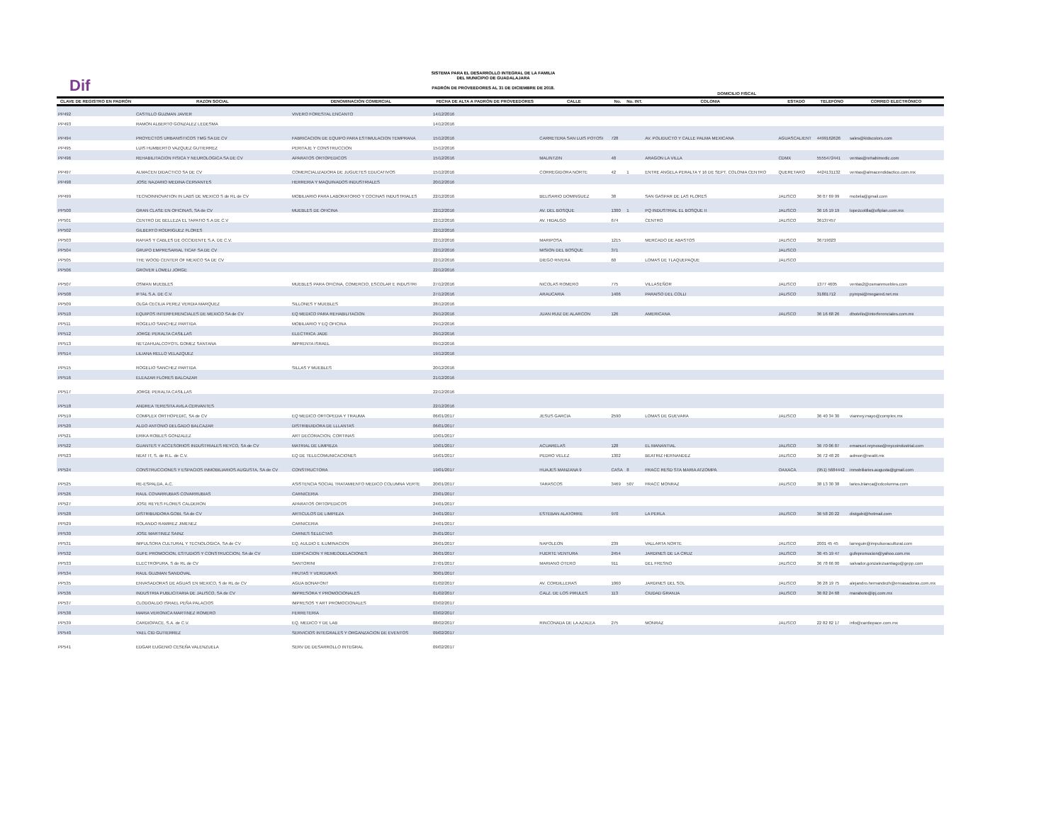Dif
SISTEMA PARA EL DESARROLLO INTEGRAL DE LA FAMILIA
DEL MUNICIPIO DE GUADALAJARA
PADRÓN DE PROVEEDORES AL 31 DE DICIEMBRE DE 2018.
| | | | | | | DOMICILIO FISCAL | | | | |
| --- | --- | --- | --- | --- | --- | --- | --- | --- | --- | --- |
| CLAVE DE REGISTRO EN PADRÓN | RAZON SOCIAL | DENOMINACIÓN COMERCIAL | FECHA DE ALTA A PADRÓN DE PROVEEDORES | CALLE | No. | No. INT. | COLONIA | ESTADO | TELEFONO | CORREO ELECTRÓNICO |
| PP492 | CASTILLO GUZMAN JAVIER | VIVERO FORESTAL ENCANTO | 14/12/2016 | | | | | | | |
| PP493 | RAMON ALBERTO GONZALEZ LEDESMA | | 14/12/2016 | | | | | | | |
| PP494 | PROYECTOS URBANISTICOS TMG SA DE CV | FABRICACION DE EQUIPO PARA ESTIMULACION TEMPRANA | 15/12/2016 | CARRETERA SAN LUIS POTOSI | 728 | | AV. POLIDUCTO Y CALLE PALMA MEXICANA | AGUASCALIENT | 4499162626 | sales@kidscolors.com |
| PP495 | LUIS HUMBERTO VAZQUEZ GUTIERREZ | PERITAJE Y CONSTRUCCION | 15/12/2016 | | | | | | | |
| PP496 | REHABILITACION FISICA Y NEUROLOGICA SA DE CV | APARATOS ORTOPEDICOS | 15/12/2016 | MALINTZIN | 48 | | ARAGON LA VILLA | CDMX | 5555472441 | ventas@rehabimedic.com |
| PP497 | ALMACEN DIDACTICO SA DE CV | COMERCIALIZADORA DE JUGUETES EDUCATIVOS | 15/12/2016 | CORREGIDORA NORTE | 42 | 1 | ENTRE ANGELA PERALTA Y 16 DE SEPT. COLONIA CENTRO | QUERETARO | 4424131132 | ventas@almacendidactico.com.mx |
| PP498 | JOSE NAZARIO MEDINA CERVANTES | HERRERIA Y MAQUINADOS INDUSTRIALES | 20/12/2016 | | | | | | | |
| PP499 | TECNOINNOVATION IN LABS DE MEXICO S de RL de CV | MOBILIARIO PARA LABORATORIO Y COCINAS INDUSTRIALES | 22/12/2016 | BELISARIO DOMINGUEZ | 38 | | SAN GASPAR DE LAS FLORES | JALISCO | 36 07 69 99 | mobela@gmail.com |
| PP500 | GRAN CLASE EN OFICINAS, SA de CV | MUEBLES DE OFICINA | 22/12/2016 | AV. DEL BOSQUE | 1300 | 1 | PQ INDUSTRIAL EL BOSQUE II | JALISCO | 36 16 19 19 | lopezcotilla@ofiplan.com.mx |
| PP501 | CENTRO DE BELLEZA EL TAPATIO S.A DE C.V | | 22/12/2016 | AV. HIDALGO | 674 | | CENTRO | JALISCO | 36137457 | |
| PP502 | GILBERTO RODRIGUEZ FLORES | | 22/12/2016 | | | | | | | |
| PP503 | RAFIAS Y CABLES DE OCCIDENTE S.A. DE C.V. | | 22/12/2016 | MARIPOSA | 1215 | | MERCADO DE ABASTOS | JALISCO | 36719023 | |
| PP504 | GRUPO EMPRESARIAL TICAF SA DE CV | | 22/12/2016 | MISION DEL BOSQUE | 371 | | | JALISCO | | |
| PP505 | THE WOOD CENTER OF MEXICO SA DE CV | | 22/12/2016 | DIEGO RIVERA | 60 | | LOMAS DE TLAQUEPAQUE | JALISCO | | |
| PP506 | GROVER LOMELI JORGE | | 22/12/2016 | | | | | | | |
| PP507 | OSMAN MUEBLES | MUEBLES PARA OFICINA, COMERCIO, ESCOLAR E INDUSTRI | 27/12/2016 | NICOLAS ROMERO | 775 | | VILLASEÑOR | JALISCO | 1377 4605 | ventas2@osmanmuebles.com |
| PP508 | IFTAL S.A. DE C.V. | | 27/12/2016 | ARAUCARIA | 1406 | | PARAISO DEL COLLI | JALISCO | 31801712 | pympsi@megared.net.mx |
| PP509 | OLGA CECILIA PEREZ VERDIA MARQUEZ | SILLONES Y MUEBLES | 28/12/2016 | | | | | | | |
| PP510 | EQUIPOS INTERFERENCIALES DE MEXICO SA de CV | EQ MEDICO PARA REHABILITACION | 29/12/2016 | JUAN RUIZ DE ALARCON | 126 | | AMERICANA | JALISCO | 36 16 68 26 | dbotello@interferenciales.com.mx |
| PP511 | ROGELIO SANCHEZ PARTIDA | MOBILIARIO Y EQ OFICINA | 29/12/2016 | | | | | | | |
| PP512 | JORGE PERALTA CASILLAS | ELECTRICA JADE | 29/12/2016 | | | | | | | |
| PP513 | NETZAHUALCOYOTL GOMEZ SANTANA | IMPRENTA ISRAEL | 09/12/2016 | | | | | | | |
| PP514 | LILIANA RELLO VELAZQUEZ | | 19/12/2016 | | | | | | | |
| PP515 | ROGELIO SANCHEZ PARTIDA | SILLAS Y MUEBLES | 20/12/2016 | | | | | | | |
| PP516 | ELEAZAR FLORES BALCAZAR | | 21/12/2016 | | | | | | | |
| PP517 | JORGE PERALTA CASILLAS | | 22/12/2016 | | | | | | | |
| PP518 | ANDREA TERESITA AVILA CERVANTES | | 22/12/2016 | | | | | | | |
| PP519 | COMPLEX ORTHOPEDIC, SA de CV | EQ MEDICO ORTOPEDIA Y TRAUMA | 06/01/2017 | JESUS GARCIA | 2590 | | LOMAS DE GUEVARA | JALISCO | 36 40 34 30 | vianney.mayo@complex.mx |
| PP520 | ALDO ANTONIO DELGADO BALCAZAR | DISTRIBUIDORA DE LLLANTAS | 06/01/2017 | | | | | | | |
| PP521 | ERIKA ROBLES GONZALEZ | ART DECORACION, CORTINAS | 10/01/2017 | | | | | | | |
| PP522 | GUANTES Y ACCESORIOS INDUSTRIALES REYCO, SA de CV | MATRIAL DE LIMPIEZA | 10/01/2017 | ACUARELAS | 128 | | EL MANANTIAL | JALISCO | 36 70 06 87 | emanuel.reynoso@reycoindustrial.com |
| PP523 | NEAT IT, S. de R.L. de C.V. | EQ DE TELECOMUNICACIONES | 16/01/2017 | PEDRO VELEZ | 1302 | | BEATRIZ HERNANDEZ | JALISCO | 36 72 48 20 | admon@neatit.mx |
| PP524 | CONSTRUCCIONES Y ESPACIOS INMOBILIARIOS AUGUSTA, SA de CV | CONSTRUCTORA | 19/01/2017 | HUAJES MANZANA 9 | CASA | 8 | FRACC RESD STA MARIA ATZOMPA | OAXACA | (951) 5684442 | inmobiliarios.augusta@gmail.com |
| PP525 | RE-ESPALDA, A.C. | ASISTENCIA SOCIAL TRATAMIENTO MEDICO COLUMNA VERTE | 20/01/2017 | TARASCOS | 3469 | 507 | FRACC MONRAZ | JALISCO | 38 13 30 38 | larios.blanca@cdcolumna.com |
| PP526 | RAUL COVARRUBIAS COVARRUBIAS | CARNICERIA | 23/01/2017 | | | | | | | |
| PP527 | JOSE REYES FLORES CALDERON | APARATOS ORTOPEDICOS | 24/01/2017 | | | | | | | |
| PP528 | DISTRIBUIDORA GOBI, SA de CV | ARTICULOS DE LIMPIEZA | 24/01/2017 | ESTEBAN ALATORRE | 970 | | LA PERLA | JALISCO | 36 58 20 22 | distgobi@hotmail.com |
| PP529 | ROLANDO RAMIREZ JIMENEZ | CARNICERIA | 24/01/2017 | | | | | | | |
| PP530 | JOSE MARTINEZ SAINZ | CARNES SELECTAS | 25/01/2017 | | | | | | | |
| PP531 | IMPULSORA CULTURAL Y TECNOLOGICA, SA de CV | EQ. AULDIO E ILUMINACION | 26/01/2017 | NAPOLEON | 239 | | VALLARTA NORTE | JALISCO | 2001 45 45 | larreguin@impulsoracultural.com |
| PP532 | GUFE PROMOCION, ESTUDIOS Y CONSTRUCCION, SA de CV | EDIFICACION Y REMEODELACIONES | 26/01/2017 | FUERTE VENTURA | 2454 | | JARDINES DE LA CRUZ | JALISCO | 36 45 19 47 | gufepromocion@yahoo.com.mx |
| PP533 | ELECTROPURA, S de RL de CV | SANTORINI | 27/01/2017 | MARIANO OTERO | 911 | | DEL FRESNO | JALISCO | 36 78 66 00 | salvador.gonzalezsantiago@gepp.com |
| PP534 | RAUL GUZMAN SANDOVAL | FRUTAS Y VERDURAS | 30/01/2017 | | | | | | | |
| PP535 | ENVASADORAS DE AGUAS EN MEXICO, S de RL de CV | AGUA BONAFONT | 01/02/2017 | AV. CORDILLERAS | 1060 | | JARDINES DEL SOL | JALISCO | 36 28 19 75 | alejandro.hernandezh@envasadoras.com.mx |
| PP536 | INDUSTRIA PUBLICITARIA DE JALISCO, SA de CV | IMPRESORA Y PROMOCIONALES | 01/02/2017 | CALZ. DE LOS PIRULES | 113 | | CIUDAD GRANJA | JALISCO | 36 82 24 68 | maraboto@ipj.com.mx |
| PP537 | CLODOALDO ISRAEL PEÑA PALACIOS | IMPRESOS Y ART PROMOCIONALES | 03/02/2017 | | | | | | | |
| PP538 | MARIA VERONICA MARTINEZ ROMERO | FERRETERIA | 03/02/2017 | | | | | | | |
| PP539 | CARDIOPACE, S.A. de C.V. | EQ. MEDICO Y DE LAB | 08/02/2017 | RINCONADA DE LA AZALEA | 275 | | MONRAZ | JALISCO | 22 82 82 17 | info@cardiopace.com.mx |
| PP540 | YAEL CID GUTIERREZ | SERVICIOS INTEGRALES Y ORGANZACION DE EVENTOS | 09/02/2017 | | | | | | | |
| PP541 | EDGAR EUGENIO CESEÑA VALENZUELA | SERV DE DESARROLLO INTEGRAL | 09/02/2017 | | | | | | | |